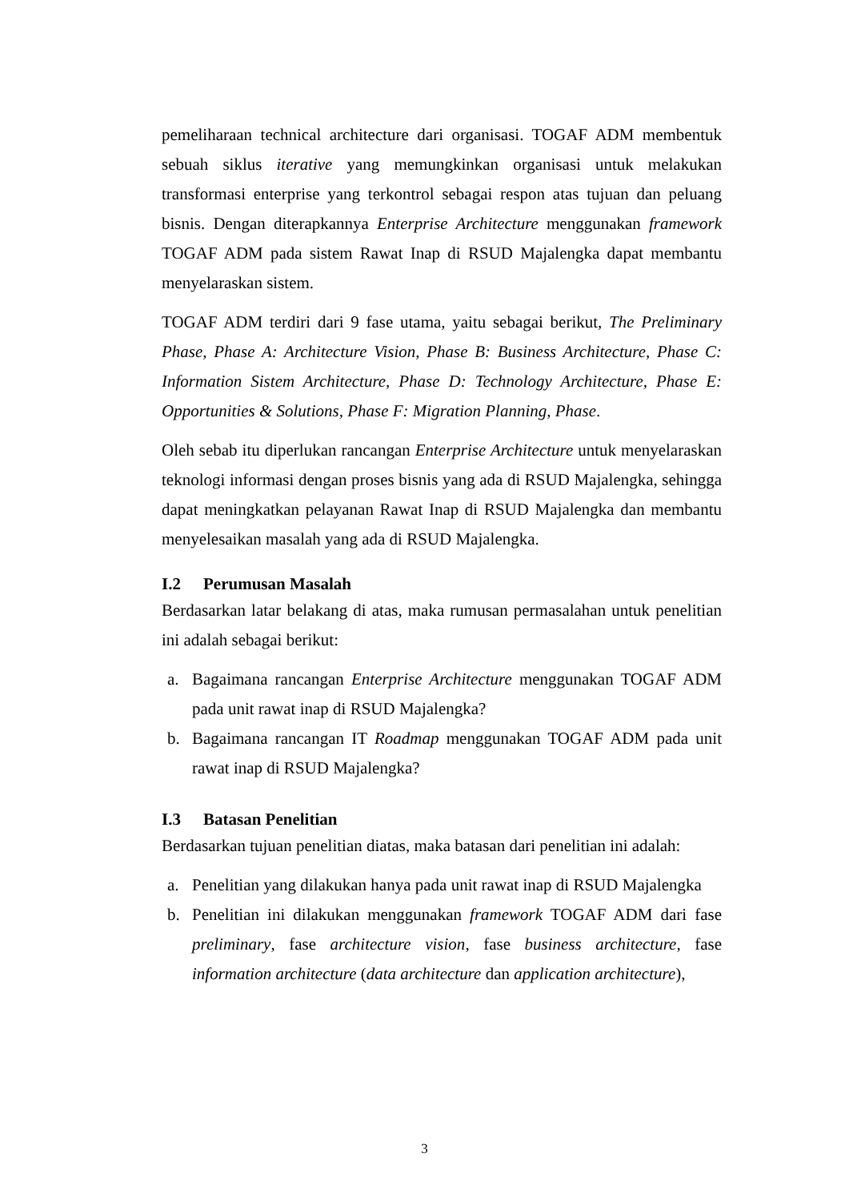pemeliharaan technical architecture dari organisasi. TOGAF ADM membentuk sebuah siklus iterative yang memungkinkan organisasi untuk melakukan transformasi enterprise yang terkontrol sebagai respon atas tujuan dan peluang bisnis. Dengan diterapkannya Enterprise Architecture menggunakan framework TOGAF ADM pada sistem Rawat Inap di RSUD Majalengka dapat membantu menyelaraskan sistem.
TOGAF ADM terdiri dari 9 fase utama, yaitu sebagai berikut, The Preliminary Phase, Phase A: Architecture Vision, Phase B: Business Architecture, Phase C: Information Sistem Architecture, Phase D: Technology Architecture, Phase E: Opportunities & Solutions, Phase F: Migration Planning, Phase.
Oleh sebab itu diperlukan rancangan Enterprise Architecture untuk menyelaraskan teknologi informasi dengan proses bisnis yang ada di RSUD Majalengka, sehingga dapat meningkatkan pelayanan Rawat Inap di RSUD Majalengka dan membantu menyelesaikan masalah yang ada di RSUD Majalengka.
I.2 Perumusan Masalah
Berdasarkan latar belakang di atas, maka rumusan permasalahan untuk penelitian ini adalah sebagai berikut:
a. Bagaimana rancangan Enterprise Architecture menggunakan TOGAF ADM pada unit rawat inap di RSUD Majalengka?
b. Bagaimana rancangan IT Roadmap menggunakan TOGAF ADM pada unit rawat inap di RSUD Majalengka?
I.3 Batasan Penelitian
Berdasarkan tujuan penelitian diatas, maka batasan dari penelitian ini adalah:
a. Penelitian yang dilakukan hanya pada unit rawat inap di RSUD Majalengka
b. Penelitian ini dilakukan menggunakan framework TOGAF ADM dari fase preliminary, fase architecture vision, fase business architecture, fase information architecture (data architecture dan application architecture),
3